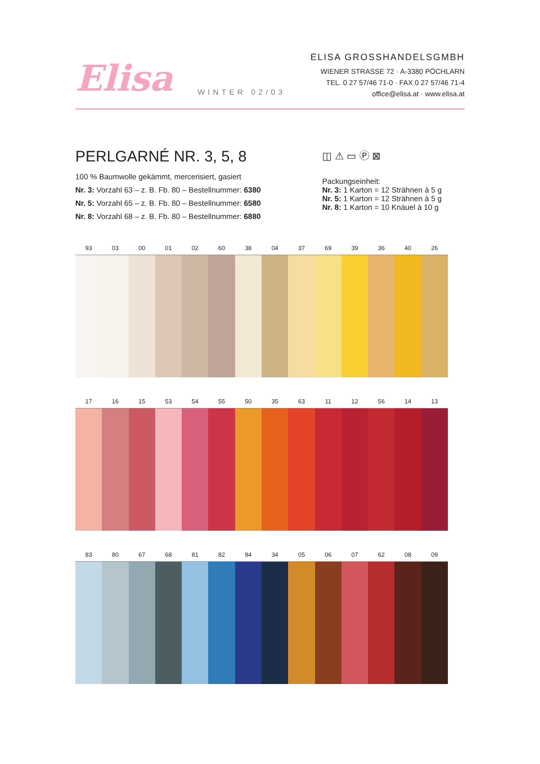Elisa
WINTER 02/03
ELISA GROSSHANDELSGMBH
WIENER STRASSE 72 · A-3380 PÖCHLARN
TEL. 0 27 57/46 71-0 · FAX 0 27 57/46 71-4
office@elisa.at · www.elisa.at
PERLGARNÉ NR. 3, 5, 8
100 % Baumwolle gekämmt, mercerisiert, gasiert
Nr. 3: Vorzahl 63 – z. B. Fb. 80 – Bestellnummer: 6380
Nr. 5: Vorzahl 65 – z. B. Fb. 80 – Bestellnummer: 6580
Nr. 8: Vorzahl 68 – z. B. Fb. 80 – Bestellnummer: 6880
◫ ⚠ ▭ Ⓟ ⊠
Packungseinheit:
Nr. 3: 1 Karton = 12 Strähnen à 5 g
Nr. 5: 1 Karton = 12 Strähnen à 5 g
Nr. 8: 1 Karton = 10 Knäuel à 10 g
93 03 00 01 02 60 38 04 37 69 39 36 40 26
17 16 15 53 54 55 50 35 63 11 12 56 14 13
83 80 67 68 81 82 84 34 05 06 07 62 08 09